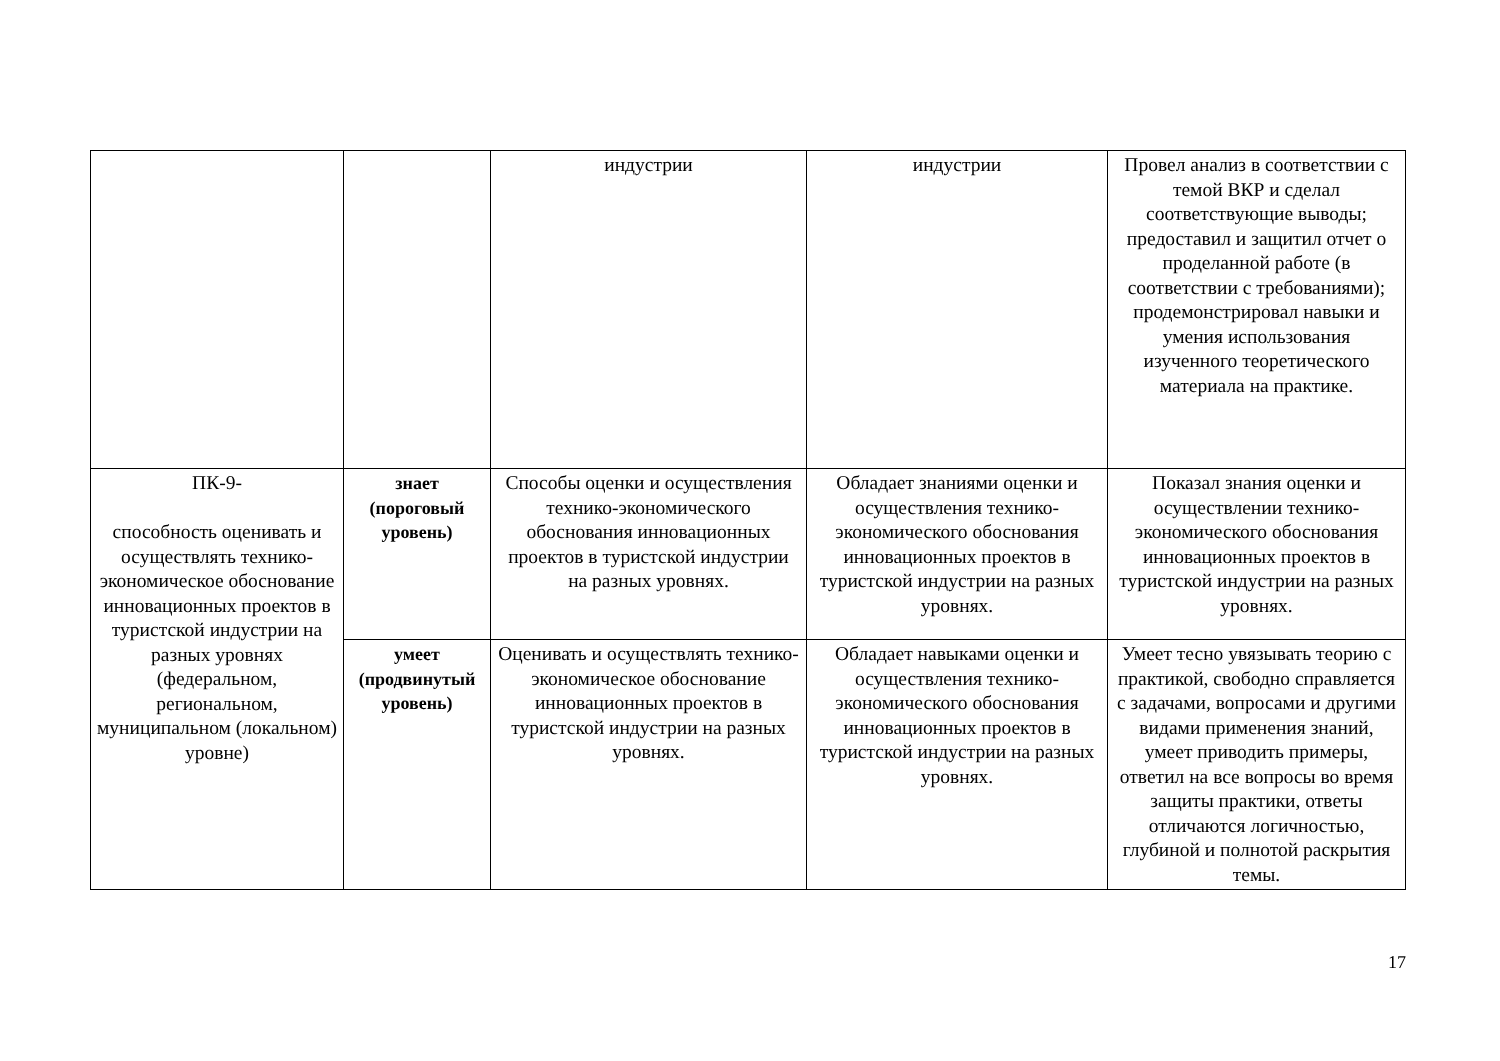| | | индустрии | индустрии | Провел анализ в соответствии с темой ВКР и сделал соответствующие выводы; предоставил и защитил отчет о проделанной работе (в соответствии с требованиями); продемонстрировал навыки и умения использования изученного теоретического материала на практике. |
| ПК-9- способность оценивать и осуществлять технико-экономическое обоснование инновационных проектов в туристской индустрии на разных уровнях (федеральном, региональном, муниципальном (локальном) уровне) | знает (пороговый уровень) | Способы оценки и осуществления технико-экономического обоснования инновационных проектов в туристской индустрии на разных уровнях. | Обладает знаниями оценки и осуществления технико-экономического обоснования инновационных проектов в туристской индустрии на разных уровнях. | Показал знания оценки и осуществлении технико-экономического обоснования инновационных проектов в туристской индустрии на разных уровнях. |
| | умеет (продвинутый уровень) | Оценивать и осуществлять технико-экономическое обоснование инновационных проектов в туристской индустрии на разных уровнях. | Обладает навыками оценки и осуществления технико-экономического обоснования инновационных проектов в туристской индустрии на разных уровнях. | Умеет тесно увязывать теорию с практикой, свободно справляется с задачами, вопросами и другими видами применения знаний, умеет приводить примеры, ответил на все вопросы во время защиты практики, ответы отличаются логичностью, глубиной и полнотой раскрытия темы. |
17